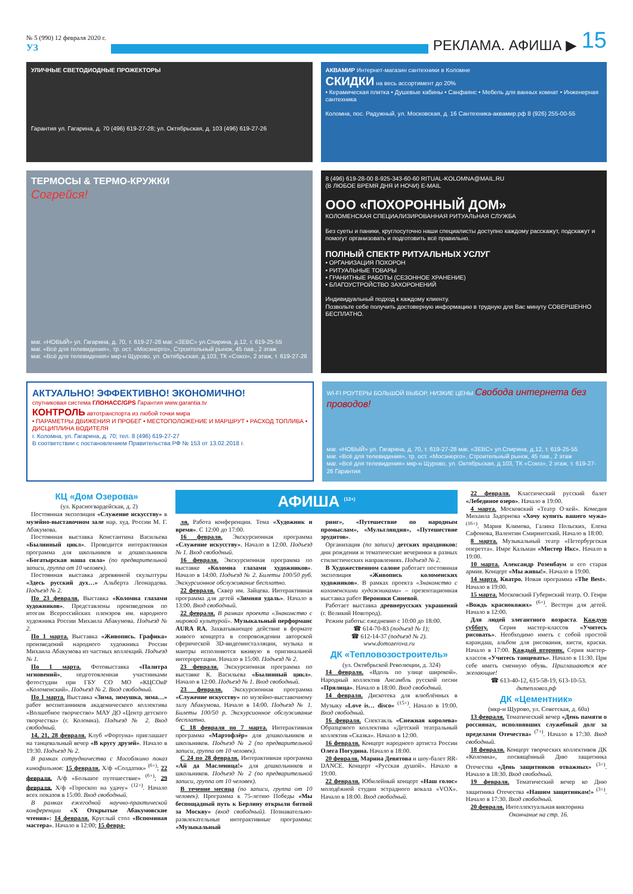№ 5 (990) 12 февраля 2020 г.
УЗ
РЕКЛАМА. АФИША ▶
15
УЛИЧНЫЕ СВЕТОДИОДНЫЕ ПРОЖЕКТОРЫ
Гарантия ул. Гагарина, д. 70 (496) 619-27-28; ул. Октябрьская, д. 103 (496) 619-27-26
АКВАМИР Интернет-магазин сантехники в Коломне
СКИДКИ на весь ассортимент до 20%
• Керамическая плитка • Душевые кабины • Санфаянс • Мебель для ванных комнат • Инженерная сантехника
Коломна, пос. Радужный, ул. Московская, д. 16 Сантехника-аквамир.рф 8 (926) 255-00-55
ТЕРМОСЫ & ТЕРМО-КРУЖКИ
Согрейся!
маг. «НОВЫЙ» ул. Гагарина, д. 70, т. 619-27-28 маг. «ЗЕВС» ул.Спирина, д.12, т. 619-25-55
маг. «Всё для телевидения», тр. ост. «Мосэнерго», Строительный рынок, 45 пав., 2 этаж
маг. «Всё для телевидения» мкр-н Щурово, ул. Октябрьская, д.103, ТК «Союз», 2 этаж, т. 619-27-26
8 (496) 619-28-00 8-925-343-60-60 RITUAL-KOLOMNA@MAIL.RU
(В ЛЮБОЕ ВРЕМЯ ДНЯ И НОЧИ) E-MAIL
ООО «ПОХОРОННЫЙ ДОМ»
КОЛОМЕНСКАЯ СПЕЦИАЛИЗИРОВАННАЯ РИТУАЛЬНАЯ СЛУЖБА
Без суеты и паники, круглосуточно наши специалисты доступно каждому расскажут, подскажут и помогут организовать и подготовить всё правильно.
ПОЛНЫЙ СПЕКТР РИТУАЛЬНЫХ УСЛУГ
• ОРГАНИЗАЦИЯ ПОХОРОН
• РИТУАЛЬНЫЕ ТОВАРЫ
• ГРАНИТНЫЕ РАБОТЫ (СЕЗОННОЕ ХРАНЕНИЕ)
• БЛАГОУСТРОЙСТВО ЗАХОРОНЕНИЙ
Индивидуальный подход к каждому клиенту.
Позвольте себе получить достоверную информацию в трудную для Вас минуту СОВЕРШЕННО БЕСПЛАТНО.
АКТУАЛЬНО! ЭФФЕКТИВНО! ЭКОНОМИЧНО!
спутниковая система ГЛОНАСС/GPS Гарантия www.garantia.tv
КОНТРОЛЬ автотранспорта из любой точки мира
• ПАРАМЕТРЫ ДВИЖЕНИЯ И ПРОБЕГ • МЕСТОПОЛОЖЕНИЕ И МАРШРУТ • РАСХОД ТОПЛИВА • ДИСЦИПЛИНА ВОДИТЕЛЯ
г. Коломна, ул. Гагарина, д. 70; тел. 8 (496) 619-27-27
В соответствии с постановлением Правительства РФ № 153 от 13.02.2018 г.
WI-FI РОУТЕРЫ БОЛЬШОЙ ВЫБОР, НИЗКИЕ ЦЕНЫ Свобода интернета без проводов!
маг. «НОВЫЙ» ул. Гагарина, д. 70, т. 619-27-28 маг. «ЗЕВС» ул.Спирина, д.12, т. 619-25-55
маг. «Всё для телевидения», тр. ост. «Мосэнерго», Строительный рынок, 45 пав., 2 этаж
маг. «Всё для телевидения» мкр-н Щурово, ул. Октябрьская, д.103, ТК «Союз», 2 этаж, т. 619-27-26 Гарантия
КЦ «Дом Озерова»
(ул. Красногвардейская, д. 2)
Постоянная экспозиция «Служение искусству» в музейно-выставочном зале нар. худ. России М. Г. Абакумова.
Постоянная выставка Константина Васильева «Былинный цикл». Проводится интерактивная программа для школьников и дошкольников «Богатырская наша сила» (по предварительной записи, группа от 10 человек).
Постоянная выставка деревянной скульптуры «Здесь русский дух…» Альберта Леонардова. Подъезд № 2.
По 23 февраля. Выставка «Коломна глазами художников». Представлены произведения по итогам Всероссийских пленэров им. народного художника России Михаила Абакумова. Подъезд № 2.
По 1 марта. Выставка «Живопись. Графика» произведений народного художника России Михаила Абакумова из частных коллекций. Подъезд № 1.
По 1 марта. Фотовыставка «Палитра мгновений», подготовленная участниками фотостудии при ГБУ СО МО «КЦСОиР «Коломенский». Подъезд № 2. Вход свободный.
По 1 марта. Выставка «Зима, зимушка, зима…» работ воспитанников академического коллектива «Волшебное творчество» МАУ ДО «Центр детского творчества» (г. Коломна). Подъезд № 2. Вход свободный.
14, 21, 28 февраля. Клуб «Фортуна» приглашает на танцевальный вечер «В кругу друзей». Начало в 19:30. Подъезд № 2.
В рамках сотрудничества с Мособлкино показ кинофильмов: 15 февраля. Х/ф «Солдатик» <sup>(6+)</sup>; 22 февраля. А/ф «Большое путешествие» <sup>(6+)</sup>; 29 февраля. Х/ф «Гороскоп на удачу» <sup>(12+)</sup>. Начало всех показов в 15:00. Вход свободный.
В рамках ежегодной научно-практической конференции «Х Открытые Абакумовские чтения»: 14 февраля. Круглый стол «Вспоминая мастера». Начало в 12:00; 15 февра-
АФИША <sup>(12+)</sup>
ля. Работа конференции. Тема «Художник и время». С 12:00 до 17:00.
16 февраля. Экскурсионная программа «Служение искусству». Начало в 12:00. Подъезд № 1. Вход свободный.
16 февраля. Экскурсионная программа по выставке «Коломна глазами художников». Начало в 14:00. Подъезд № 2. Билеты 100/50 руб. Экскурсионное обслуживание бесплатно.
22 февраля. Сквер им. Зайцева. Интерактивная программа для детей «Зимняя удаль». Начало в 13:00. Вход свободный.
22 февраля. В рамках проекта «Знакомство с мировой культурой». Музыкальный перформанс AURA RA. Захватывающее действие в формате живого концерта в сопровождении авторской сферической 3D-видеоинсталляции, музыка и мантры исполняются вживую в оригинальной интерпретации. Начало в 15:00. Подъезд № 2.
23 февраля. Экскурсионная программа по выставке К. Васильева «Былинный цикл». Начало в 12:00. Подъезд № 1. Вход свободный.
23 февраля. Экскурсионная программа «Служение искусству» по музейно-выставочному залу Абакумова. Начало в 14:00. Подъезд № 1. Билеты 100/50 р. Экскурсионное обслуживание бесплатно.
С 18 февраля по 7 марта. Интерактивная программа «Мартофлёр» для дошкольников и школьников. Подъезд № 2 (по предварительной записи, группа от 10 человек).
С 24 по 28 февраля. Интерактивная программа «Ай да Масленица!» для дошкольников и школьников. Подъезд № 2 (по предварительной записи, группа от 10 человек).
В течение месяца (по записи, группа от 10 человек). Программа к 75-летию Победы «Мы беспощадный путь к Берлину открыли битвой за Москву» (вход свободный). Познавательно-развлекательные интерактивные программы: «Музыкальный
ринг», «Путешествие по народным промыслам», «Мультляндия», «Путешествие эрудитов».
Организация (по записи) детских праздников: дни рождения и тематические вечеринки в разных стилистических направлениях. Подъезд № 2.
В Художественном салоне работает постоянная экспозиция «Живопись коломенских художников». В рамках проекта «Знакомство с коломенскими художниками» – презентационная выставка работ Вероники Синевой.
Работает выставка древнерусских украшений (г. Великий Новгород).
Режим работы: ежедневно с 10:00 до 18:00.
☎ 614-70-83 (подъезд № 1);
☎ 612-14-37 (подъезд № 2).
www.domozerova.ru
ДК «Тепловозостроитель»
(ул. Октябрьской Революции, д. 324)
14 февраля. «Вдоль по улице широкой». Народный коллектив Ансамбль русской песни «Прялица». Начало в 18:00. Вход свободный.
14 февраля. Дискотека для влюблённых в Музыку «Love is… disco» <sup>(15+)</sup>. Начало в 19:00. Вход свободный.
16 февраля. Спектакль «Снежная королева» Образцового коллектива «Детский театральный коллектив «Сказка». Начало в 12:00.
16 февраля. Концерт народного артиста России Олега Погудина. Начало в 18:00.
20 февраля. Марина Девятова и шоу-балет ЯR-DANCE. Концерт «Русская душой». Начало в 19:00.
22 февраля. Юбилейный концерт «Наш голос» молодёжной студии эстрадного вокала «VOX». Начало в 18:00. Вход свободный.
22 февраля. Классический русский балет «Лебединое озеро». Начало в 19:00.
4 марта. Московский «Театр О·кей». Комедия Михаила Задорнова «Хочу купить вашего мужа» <sup>(16+)</sup>. Мария Климова, Галина Польских, Елена Сафонова, Валентин Смирнитский. Начало в 18:00.
8 марта. Музыкальный театр «Петербургская оперетта». Имре Кальман «Мистер Икс». Начало в 19:00.
10 марта. Александр Розенбаум и его старая армия. Концерт «Мы живы!». Начало в 19:00.
14 марта. Кватро. Новая программа «The Best». Начало в 19:00.
15 марта. Московский Губернский театр. О. Генри «Вождь краснокожих» <sup>(6+)</sup>. Вестерн для детей. Начало в 12:00.
Для людей элегантного возраста. Каждую субботу. Серия мастер-классов «Учитесь рисовать». Необходимо иметь с собой простой карандаш, альбом для рисования, кисти, краски. Начало в 17:00. Каждый вторник. Серия мастер-классов «Учитесь танцевать». Начало в 11:30. При себе иметь сменную обувь. Приглашаются все желающие!
☎ 613-40-12, 615-58-19, 613-10-53.
дктепловоз.рф
ДК «Цементник»
(мкр-н Щурово, ул. Советская, д. 60а)
13 февраля. Тематический вечер «День памяти о россиянах, исполнявших служебный долг за пределами Отечества» <sup>(7+)</sup>. Начало в 17:30. Вход свободный.
18 февраля. Концерт творческих коллективов ДК «Коломна», посвящённый Дню защитника Отечества «День защитников отважных» <sup>(3+)</sup>. Начало в 18:30. Вход свободный.
19 февраля. Тематический вечер ко Дню защитника Отечества «Нашим защитникам!» <sup>(3+)</sup>. Начало в 17:30. Вход свободный.
20 февраля. Интеллектуальная викторина
Окончание на стр. 16.